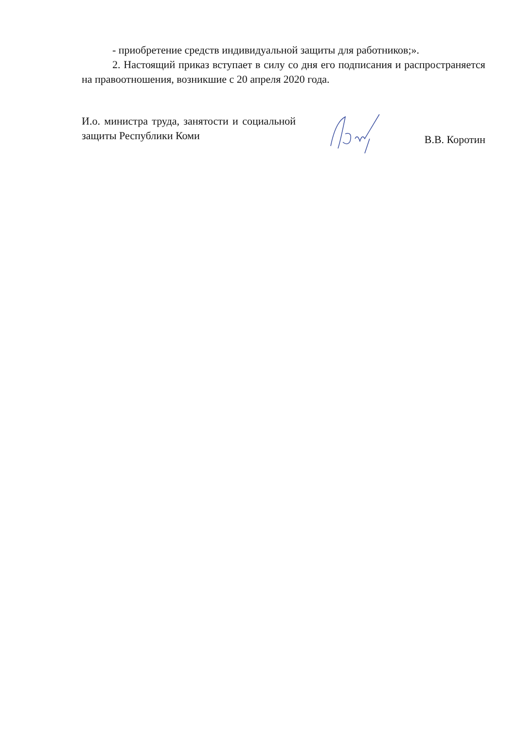- приобретение средств индивидуальной защиты для работников;».
2. Настоящий приказ вступает в силу со дня его подписания и распространяется на правоотношения, возникшие с 20 апреля 2020 года.
И.о. министра труда, занятости и социальной защиты Республики Коми
В.В. Коротин